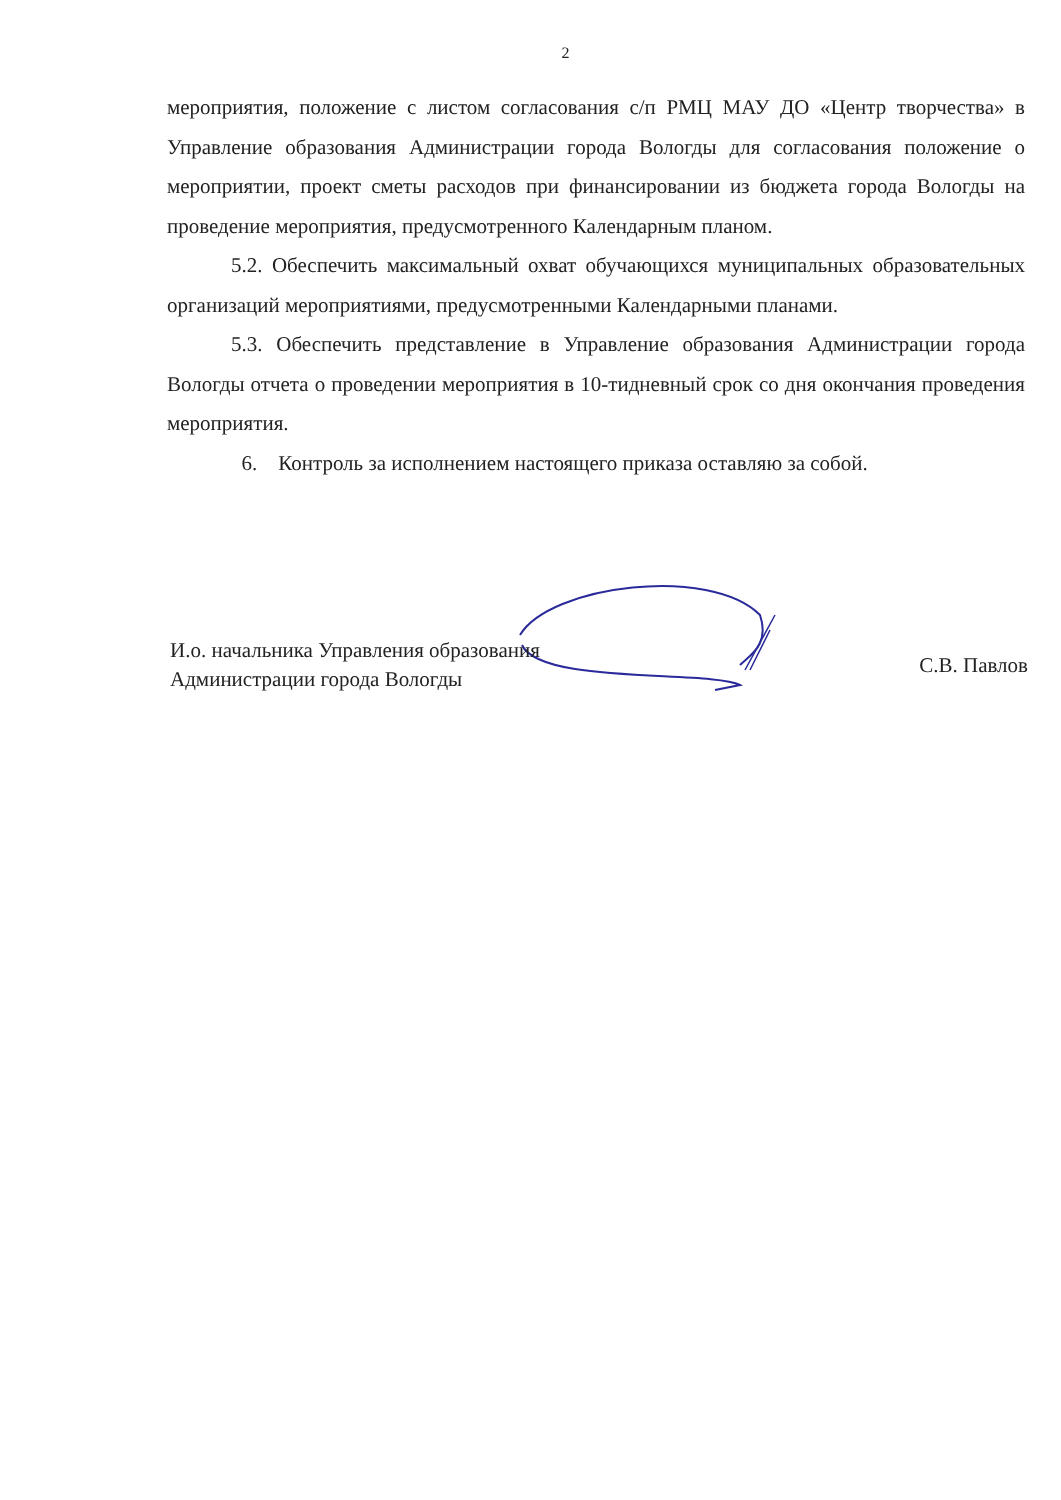2
мероприятия, положение с листом согласования с/п РМЦ МАУ ДО «Центр творчества» в Управление образования Администрации города Вологды для согласования положение о мероприятии, проект сметы расходов при финансировании из бюджета города Вологды на проведение мероприятия, предусмотренного Календарным планом.
5.2. Обеспечить максимальный охват обучающихся муниципальных образовательных организаций мероприятиями, предусмотренными Календарными планами.
5.3. Обеспечить представление в Управление образования Администрации города Вологды отчета о проведении мероприятия в 10-тидневный срок со дня окончания проведения мероприятия.
6. Контроль за исполнением настоящего приказа оставляю за собой.
И.о. начальника Управления образования
Администрации города Вологды
С.В. Павлов